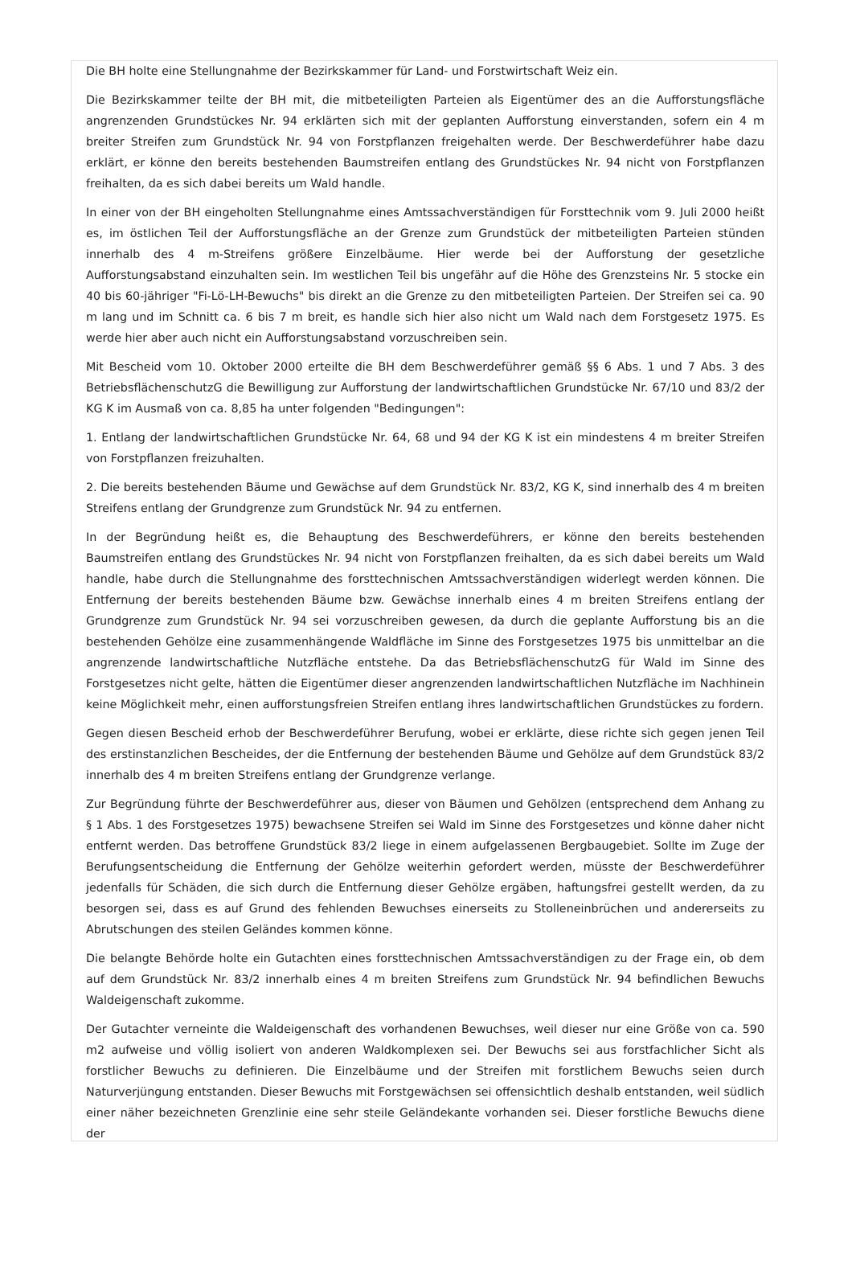Die BH holte eine Stellungnahme der Bezirkskammer für Land- und Forstwirtschaft Weiz ein.
Die Bezirkskammer teilte der BH mit, die mitbeteiligten Parteien als Eigentümer des an die Aufforstungsfläche angrenzenden Grundstückes Nr. 94 erklärten sich mit der geplanten Aufforstung einverstanden, sofern ein 4 m breiter Streifen zum Grundstück Nr. 94 von Forstpflanzen freigehalten werde. Der Beschwerdeführer habe dazu erklärt, er könne den bereits bestehenden Baumstreifen entlang des Grundstückes Nr. 94 nicht von Forstpflanzen freihalten, da es sich dabei bereits um Wald handle.
In einer von der BH eingeholten Stellungnahme eines Amtssachverständigen für Forsttechnik vom 9. Juli 2000 heißt es, im östlichen Teil der Aufforstungsfläche an der Grenze zum Grundstück der mitbeteiligten Parteien stünden innerhalb des 4 m-Streifens größere Einzelbäume. Hier werde bei der Aufforstung der gesetzliche Aufforstungsabstand einzuhalten sein. Im westlichen Teil bis ungefähr auf die Höhe des Grenzsteins Nr. 5 stocke ein 40 bis 60-jähriger "Fi-Lö-LH-Bewuchs" bis direkt an die Grenze zu den mitbeteiligten Parteien. Der Streifen sei ca. 90 m lang und im Schnitt ca. 6 bis 7 m breit, es handle sich hier also nicht um Wald nach dem Forstgesetz 1975. Es werde hier aber auch nicht ein Aufforstungsabstand vorzuschreiben sein.
Mit Bescheid vom 10. Oktober 2000 erteilte die BH dem Beschwerdeführer gemäß §§ 6 Abs. 1 und 7 Abs. 3 des BetriebsflächenschutzG die Bewilligung zur Aufforstung der landwirtschaftlichen Grundstücke Nr. 67/10 und 83/2 der KG K im Ausmaß von ca. 8,85 ha unter folgenden "Bedingungen":
1. Entlang der landwirtschaftlichen Grundstücke Nr. 64, 68 und 94 der KG K ist ein mindestens 4 m breiter Streifen von Forstpflanzen freizuhalten.
2. Die bereits bestehenden Bäume und Gewächse auf dem Grundstück Nr. 83/2, KG K, sind innerhalb des 4 m breiten Streifens entlang der Grundgrenze zum Grundstück Nr. 94 zu entfernen.
In der Begründung heißt es, die Behauptung des Beschwerdeführers, er könne den bereits bestehenden Baumstreifen entlang des Grundstückes Nr. 94 nicht von Forstpflanzen freihalten, da es sich dabei bereits um Wald handle, habe durch die Stellungnahme des forsttechnischen Amtssachverständigen widerlegt werden können. Die Entfernung der bereits bestehenden Bäume bzw. Gewächse innerhalb eines 4 m breiten Streifens entlang der Grundgrenze zum Grundstück Nr. 94 sei vorzuschreiben gewesen, da durch die geplante Aufforstung bis an die bestehenden Gehölze eine zusammenhängende Waldfläche im Sinne des Forstgesetzes 1975 bis unmittelbar an die angrenzende landwirtschaftliche Nutzfläche entstehe. Da das BetriebsflächenschutzG für Wald im Sinne des Forstgesetzes nicht gelte, hätten die Eigentümer dieser angrenzenden landwirtschaftlichen Nutzfläche im Nachhinein keine Möglichkeit mehr, einen aufforstungsfreien Streifen entlang ihres landwirtschaftlichen Grundstückes zu fordern.
Gegen diesen Bescheid erhob der Beschwerdeführer Berufung, wobei er erklärte, diese richte sich gegen jenen Teil des erstinstanzlichen Bescheides, der die Entfernung der bestehenden Bäume und Gehölze auf dem Grundstück 83/2 innerhalb des 4 m breiten Streifens entlang der Grundgrenze verlange.
Zur Begründung führte der Beschwerdeführer aus, dieser von Bäumen und Gehölzen (entsprechend dem Anhang zu § 1 Abs. 1 des Forstgesetzes 1975) bewachsene Streifen sei Wald im Sinne des Forstgesetzes und könne daher nicht entfernt werden. Das betroffene Grundstück 83/2 liege in einem aufgelassenen Bergbaugebiet. Sollte im Zuge der Berufungsentscheidung die Entfernung der Gehölze weiterhin gefordert werden, müsste der Beschwerdeführer jedenfalls für Schäden, die sich durch die Entfernung dieser Gehölze ergäben, haftungsfrei gestellt werden, da zu besorgen sei, dass es auf Grund des fehlenden Bewuchses einerseits zu Stolleneinbrüchen und andererseits zu Abrutschungen des steilen Geländes kommen könne.
Die belangte Behörde holte ein Gutachten eines forsttechnischen Amtssachverständigen zu der Frage ein, ob dem auf dem Grundstück Nr. 83/2 innerhalb eines 4 m breiten Streifens zum Grundstück Nr. 94 befindlichen Bewuchs Waldeigenschaft zukomme.
Der Gutachter verneinte die Waldeigenschaft des vorhandenen Bewuchses, weil dieser nur eine Größe von ca. 590 m2 aufweise und völlig isoliert von anderen Waldkomplexen sei. Der Bewuchs sei aus forstfachlicher Sicht als forstlicher Bewuchs zu definieren. Die Einzelbäume und der Streifen mit forstlichem Bewuchs seien durch Naturverjüngung entstanden. Dieser Bewuchs mit Forstgewächsen sei offensichtlich deshalb entstanden, weil südlich einer näher bezeichneten Grenzlinie eine sehr steile Geländekante vorhanden sei. Dieser forstliche Bewuchs diene der